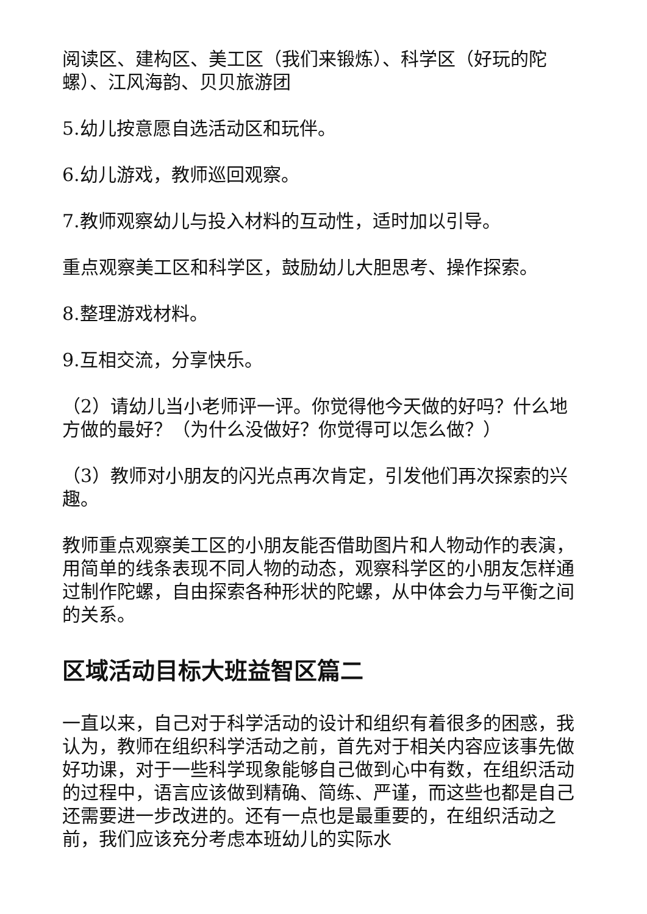阅读区、建构区、美工区（我们来锻炼）、科学区（好玩的陀螺）、江风海韵、贝贝旅游团
5.幼儿按意愿自选活动区和玩伴。
6.幼儿游戏，教师巡回观察。
7.教师观察幼儿与投入材料的互动性，适时加以引导。
重点观察美工区和科学区，鼓励幼儿大胆思考、操作探索。
8.整理游戏材料。
9.互相交流，分享快乐。
（2）请幼儿当小老师评一评。你觉得他今天做的好吗？什么地方做的最好？（为什么没做好？你觉得可以怎么做？）
（3）教师对小朋友的闪光点再次肯定，引发他们再次探索的兴趣。
教师重点观察美工区的小朋友能否借助图片和人物动作的表演，用简单的线条表现不同人物的动态，观察科学区的小朋友怎样通过制作陀螺，自由探索各种形状的陀螺，从中体会力与平衡之间的关系。
区域活动目标大班益智区篇二
一直以来，自己对于科学活动的设计和组织有着很多的困惑，我认为，教师在组织科学活动之前，首先对于相关内容应该事先做好功课，对于一些科学现象能够自己做到心中有数，在组织活动的过程中，语言应该做到精确、简练、严谨，而这些也都是自己还需要进一步改进的。还有一点也是最重要的，在组织活动之前，我们应该充分考虑本班幼儿的实际水